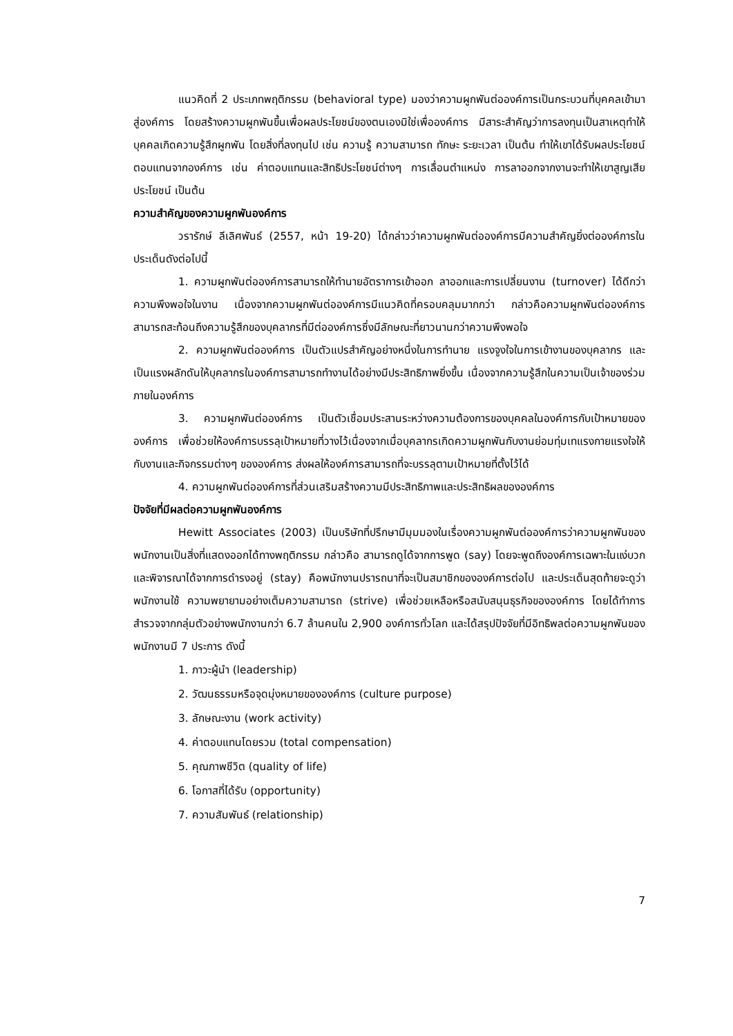แนวคิดที่ 2 ประเภทพฤติกรรม (behavioral type) มองว่าความผูกพันต่อองค์การเป็นกระบวนที่บุคคลเข้ามาสู่องค์การ โดยสร้างความผูกพันขึ้นเพื่อผลประโยชน์ของตนเองมิใช่เพื่อองค์การ มีสาระสำคัญว่าการลงทุนเป็นสาเหตุทำให้บุคคลเกิดความรู้สึกผูกพัน โดยสิ่งที่ลงทุนไป เช่น ความรู้ ความสามารถ ทักษะ ระยะเวลา เป็นต้น ทำให้เขาได้รับผลประโยชน์ตอบแทนจากองค์การ เช่น ค่าตอบแทนและสิทธิประโยชน์ต่างๆ การเลื่อนตำแหน่ง การลาออกจากงานจะทำให้เขาสูญเสียประโยชน์ เป็นต้น
ความสำคัญของความผูกพันองค์การ
วรารักษ์ ลีเลิศพันธ์ (2557, หน้า 19-20) ได้กล่าวว่าความผูกพันต่อองค์การมีความสำคัญยิ่งต่อองค์การในประเด็นดังต่อไปนี้
1. ความผูกพันต่อองค์การสามารถให้ทำนายอัตราการเข้าออก ลาออกและการเปลี่ยนงาน (turnover) ได้ดีกว่าความพึงพอใจในงาน เนื่องจากความผูกพันต่อองค์การมีแนวคิดที่ครอบคลุมมากกว่า กล่าวคือความผูกพันต่อองค์การสามารถสะท้อนถึงความรู้สึกของบุคลากรที่มีต่อองค์การซึ่งมีลักษณะที่ยาวนานกว่าความพึงพอใจ
2. ความผูกพันต่อองค์การ เป็นตัวแปรสำคัญอย่างหนึ่งในการทำนาย แรงจูงใจในการเข้างานของบุคลากร และเป็นแรงผลักดันให้บุคลากรในองค์การสามารถทำงานได้อย่างมีประสิทธิภาพยิ่งขึ้น เนื่องจากความรู้สึกในความเป็นเจ้าของร่วมภายในองค์การ
3. ความผูกพันต่อองค์การ เป็นตัวเชื่อมประสานระหว่างความต้องการของบุคคลในองค์การกับเป้าหมายขององค์การ เพื่อช่วยให้องค์การบรรลุเป้าหมายที่วางไว้เนื่องจากเมื่อบุคลากรเกิดความผูกพันกับงานย่อมทุ่มเทแรงกายแรงใจให้กับงานและกิจกรรมต่างๆ ขององค์การ ส่งผลให้องค์การสามารถที่จะบรรลุตามเป้าหมายที่ตั้งไว้ได้
4. ความผูกพันต่อองค์การที่ส่วนเสริมสร้างความมีประสิทธิภาพและประสิทธิผลขององค์การ
ปัจจัยที่มีผลต่อความผูกพันองค์การ
Hewitt Associates (2003) เป็นบริษัทที่ปรึกษามีมุมมองในเรื่องความผูกพันต่อองค์การว่าความผูกพันของพนักงานเป็นสิ่งที่แสดงออกได้ทางพฤติกรรม กล่าวคือ สามารถดูได้จากการพูด (say) โดยจะพูดถึงองค์การเฉพาะในแง่บวก และพิจารณาได้จากการดำรงอยู่ (stay) คือพนักงานปรารถนาที่จะเป็นสมาชิกขององค์การต่อไป และประเด็นสุดท้ายจะดูว่าพนักงานใช้ ความพยายามอย่างเต็มความสามารถ (strive) เพื่อช่วยเหลือหรือสนับสนุนธุรกิจขององค์การ โดยได้ทำการสำรวจจากกลุ่มตัวอย่างพนักงานกว่า 6.7 ล้านคนใน 2,900 องค์การทั่วโลก และได้สรุปปัจจัยที่มีอิทธิพลต่อความผูกพันของพนักงานมี 7 ประการ ดังนี้
1. ภาวะผู้นำ (leadership)
2. วัฒนธรรมหรือจุดมุ่งหมายขององค์การ (culture purpose)
3. ลักษณะงาน (work activity)
4. ค่าตอบแทนโดยรวม (total compensation)
5. คุณภาพชีวิต (quality of life)
6. โอกาสที่ได้รับ (opportunity)
7. ความสัมพันธ์ (relationship)
7